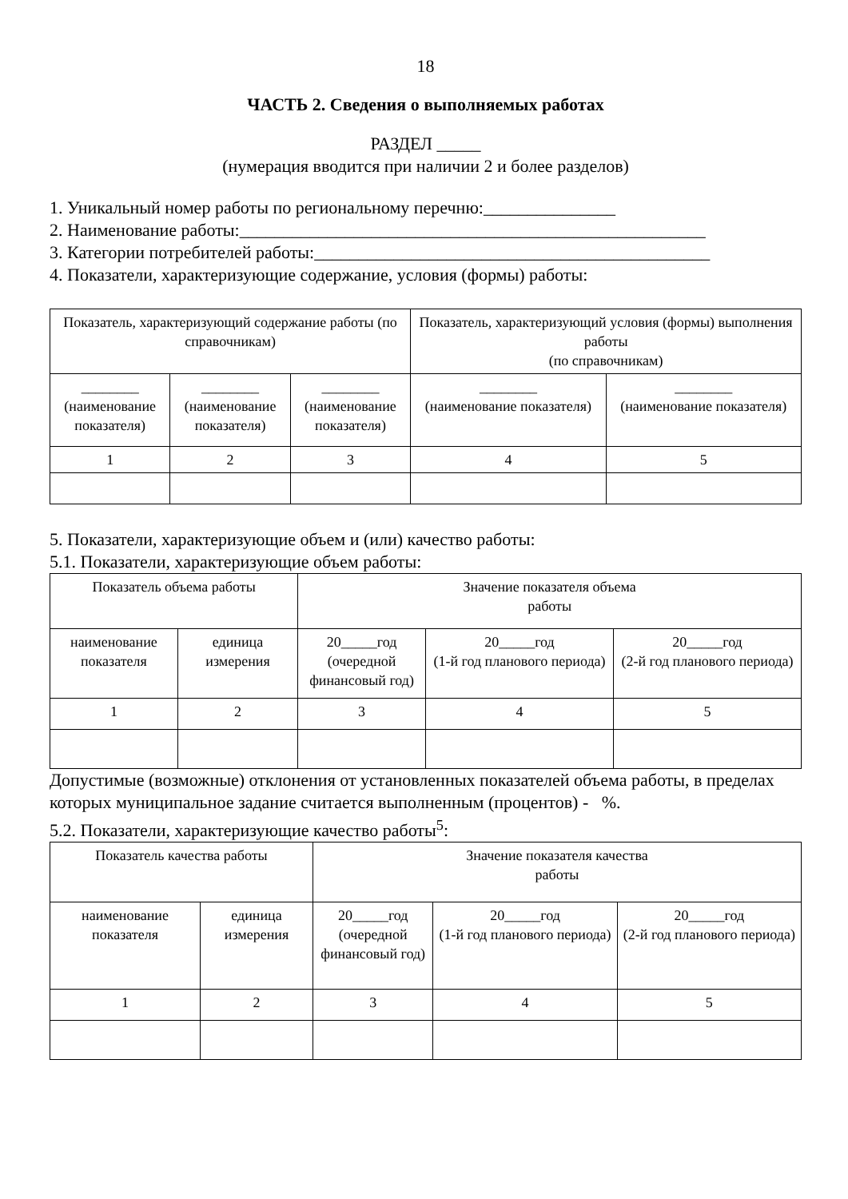18
ЧАСТЬ 2. Сведения о выполняемых работах
РАЗДЕЛ _____
(нумерация вводится при наличии 2 и более разделов)
1. Уникальный номер работы по региональному перечню:_______________
2. Наименование работы:_____________________________________________________
3. Категории потребителей работы:_____________________________________________
4. Показатели, характеризующие содержание, условия (формы) работы:
| Показатель, характеризующий содержание работы (по справочникам) | | | Показатель, характеризующий условия (формы) выполнения работы (по справочникам) | |
| ________ (наименование показателя) | ________ (наименование показателя) | ________ (наименование показателя) | ________ (наименование показателя) | ________ (наименование показателя) |
| 1 | 2 | 3 | 4 | 5 |
5. Показатели, характеризующие объем и (или) качество работы:
5.1. Показатели, характеризующие объем работы:
| Показатель объема работы | | Значение показателя объема работы | | |
| наименование показателя | единица измерения | 20_____год (очередной финансовый год) | 20_____год (1-й год планового периода) | 20_____год (2-й год планового периода) |
| 1 | 2 | 3 | 4 | 5 |
Допустимые (возможные) отклонения от установленных показателей объема работы, в пределах которых муниципальное задание считается выполненным (процентов) - %.
5.2. Показатели, характеризующие качество работы<sup>5</sup>:
| Показатель качества работы | | Значение показателя качества работы | | |
| наименование показателя | единица измерения | 20_____год (очередной финансовый год) | 20_____год (1-й год планового периода) | 20_____год (2-й год планового периода) |
| 1 | 2 | 3 | 4 | 5 |